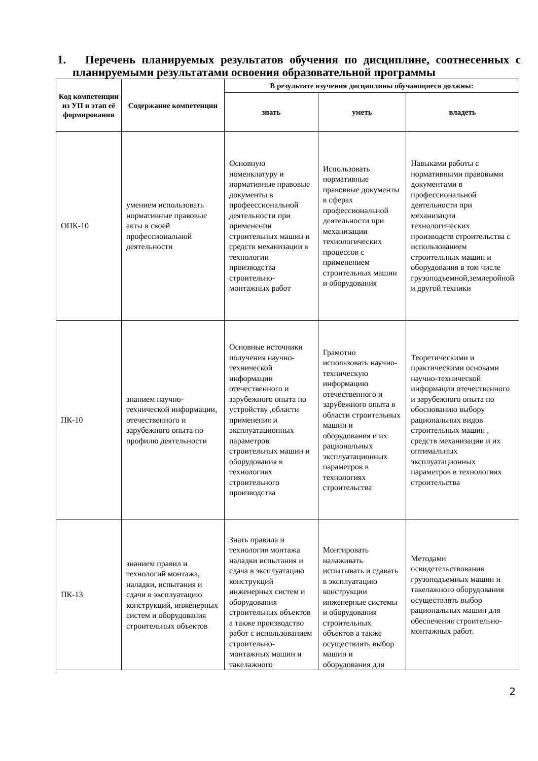1. Перечень планируемых результатов обучения по дисциплине, соотнесенных с планируемыми результатами освоения образовательной программы
| Код компетенции из УП и этап её формирования | Содержание компетенции | В результате изучения дисциплины обучающиеся должны: | | |
| --- | --- | --- | --- | --- |
| | | знать | уметь | владеть |
| ОПК-10 | умением использовать нормативные правовые акты в своей профессиональной деятельности | Основную номенклатуру и нормативные правовые документы в профеессиональной деятельности при применении строительных машин и средств механизации в технологии производства строительно-монтажных работ | Использовать нормативные правоввые документы в сферах профессиональной деятельности при механизации технологических процессов с применением строительных машин и оборудования | Навыками работы с нормативными правовыми документами в профессиональной деятельности при механизации технологических производств строительства с использованием строительных машин и оборудования в том числе грузоподъемной,землеройной и другой техники |
| ПК-10 | знанием научно-технической информации, отечественного и зарубежного опыта по профилю деятельности | Основные источники получения научно-технической информации отечественного и зарубежного опыта по устройству ,области применения и эксплуатационных параметров строительных машин и оборудования в технологиях строительного производства | Грамотно использовать научно-техническую информацию отечественного и зарубежного опыта в области строительных машин и оборудования и их рациональных эксплуатационных параметров в технологиях строительства | Теоретическими и практическими основами научно-технической информации отечественного и зарубежного опыта по обоснованию выбору рациональных видов строительных машин , средств механизации и их оптимальных эксплуатационных параметров в технологиях строительства |
| ПК-13 | знанием правил и технологий монтажа, наладки, испытания и сдачи в эксплуатацию конструкций, инженерных систем и оборудования строительных объектов | Знать правила и технология монтажа наладки испытания и сдача в эксплуатацию конструкций инженерных систем и оборудования строительных объектов а также производство работ с использованием строительно-монтажных машин и такелажного | Монтировать налаживать испытывать и сдавать в эксплуатацию конструкции инженерные системы и оборудования строительных объектов а также осуществлять выбор машин и оборудования для | Методами освидетельствования грузоподъемных машин и такелажного оборудования осуществлять выбор рациональных машин для обеспечения строительно-монтажных работ. |
2